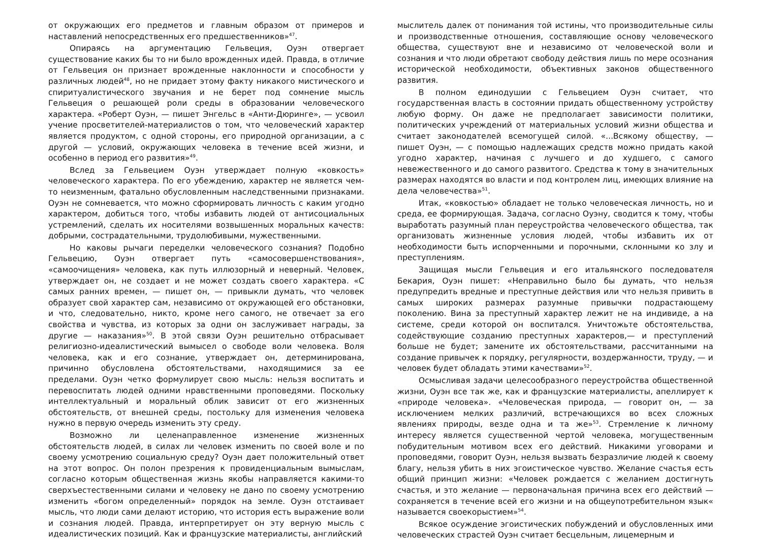от окружающих его предметов и главным образом от примеров и наставлений непосредственных его предшественников»<sup>47</sup>.
Опираясь на аргументацию Гельвеция, Оуэн отвергает существование каких бы то ни было врожденных идей. Правда, в отличие от Гельвеция он признает врожденные наклонности и способности у различных людей<sup>48</sup>, но не придает этому факту никакого мистического и спиритуалистического звучания и не берет под сомнение мысль Гельвеция о решающей роли среды в образовании человеческого характера. «Роберт Оуэн, — пишет Энгельс в «Анти-Дюринге», — усвоил учение просветителей-материалистов о том, что человеческий характер является продуктом, с одной стороны, его природной организации, а с другой — условий, окружающих человека в течение всей жизни, и особенно в период его развития»<sup>49</sup>.
Вслед за Гельвецием Оуэн утверждает полную «ковкость» человеческого характера. По его убеждению, характер не является чем-то неизменным, фатально обусловленным наследственными признаками. Оуэн не сомневается, что можно сформировать личность с каким угодно характером, добиться того, чтобы избавить людей от антисоциальных устремлений, сделать их носителями возвышенных моральных качеств: добрыми, сострадательными, трудолюбивыми, мужественными.
Но каковы рычаги переделки человеческого сознания? Подобно Гельвецию, Оуэн отвергает путь «самосовершенствования», «самоочищения» человека, как путь иллюзорный и неверный. Человек, утверждает он, не создает и не может создать своего характера. «С самых ранних времен, — пишет он, — привыкли думать, что человек образует свой характер сам, независимо от окружающей его обстановки, и что, следовательно, никто, кроме него самого, не отвечает за его свойства и чувства, из которых за одни он заслуживает награды, за другие — наказания»<sup>50</sup>. В этой связи Оуэн решительно отбрасывает религиозно-идеалистический вымысел о свободе воли человека. Воля человека, как и его сознание, утверждает он, детерминирована, причинно обусловлена обстоятельствами, находящимися за ее пределами. Оуэн четко формулирует свою мысль: нельзя воспитать и перевоспитать людей одними нравственными проповедями. Поскольку интеллектуальный и моральный облик зависит от его жизненных обстоятельств, от внешней среды, постольку для изменения человека нужно в первую очередь изменить эту среду.
Возможно ли целенаправленное изменение жизненных обстоятельств людей, в силах ли человек изменить по своей воле и по своему усмотрению социальную среду? Оуэн дает положительный ответ на этот вопрос. Он полон презрения к провиденциальным вымыслам, согласно которым общественная жизнь якобы направляется какими-то сверхъестественными силами и человеку не дано по своему усмотрению изменить «богом определенный» порядок на земле. Оуэн отстаивает мысль, что люди сами делают историю, что история есть выражение воли и сознания людей. Правда, интерпретирует он эту верную мысль с идеалистических позиций. Как и французские материалисты, английский
мыслитель далек от понимания той истины, что производительные силы и производственные отношения, составляющие основу человеческого общества, существуют вне и независимо от человеческой воли и сознания и что люди обретают свободу действия лишь по мере осознания исторической необходимости, объективных законов общественного развития.
В полном единодушии с Гельвецием Оуэн считает, что государственная власть в состоянии придать общественному устройству любую форму. Он даже не предполагает зависимости политики, политических учреждений от материальных условий жизни общества и считает законодателей всемогущей силой. «...Всякому обществу, — пишет Оуэн, — с помощью надлежащих средств можно придать какой угодно характер, начиная с лучшего и до худшего, с самого невежественного и до самого развитого. Средства к тому в значительных размерах находятся во власти и под контролем лиц, имеющих влияние на дела человечества»<sup>51</sup>.
Итак, «ковкостью» обладает не только человеческая личность, но и среда, ее формирующая. Задача, согласно Оуэну, сводится к тому, чтобы выработать разумный план переустройства человеческого общества, так организовать жизненные условия людей, чтобы избавить их от необходимости быть испорченными и порочными, склонными ко злу и преступлениям.
Защищая мысли Гельвеция и его итальянского последователя Бекария, Оуэн пишет: «Неправильно было бы думать, что нельзя предупредить вредные и преступные действия или что нельзя привить в самых широких размерах разумные привычки подрастающему поколению. Вина за преступный характер лежит не на индивиде, а на системе, среди которой он воспитался. Уничтожьте обстоятельства, содействующие созданию преступных характеров,— и преступлений больше не будет; замените их обстоятельствами, рассчитанными на создание привычек к порядку, регулярности, воздержанности, труду, — и человек будет обладать этими качествами»<sup>52</sup>.
Осмысливая задачи целесообразного переустройства общественной жизни, Оуэн все так же, как и французские материалисты, апеллирует к «природе человека». «Человеческая природа, — говорит он, — за исключением мелких различий, встречающихся во всех сложных явлениях природы, везде одна и та же»<sup>53</sup>. Стремление к личному интересу является существенной чертой человека, могущественным побудительным мотивом всех его действий. Никакими уговорами и проповедями, говорит Оуэн, нельзя вызвать безразличие людей к своему благу, нельзя убить в них эгоистическое чувство. Желание счастья есть общий принцип жизни: «Человек рождается с желанием достигнуть счастья, и это желание — первоначальная причина всех его действий — сохраняется в течение всей его жизни и на общеупотребительном язык« называется своекорыстием»<sup>54</sup>.
Всякое осуждение эгоистических побуждений и обусловленных ими человеческих страстей Оуэн считает бесцельным, лицемерным и